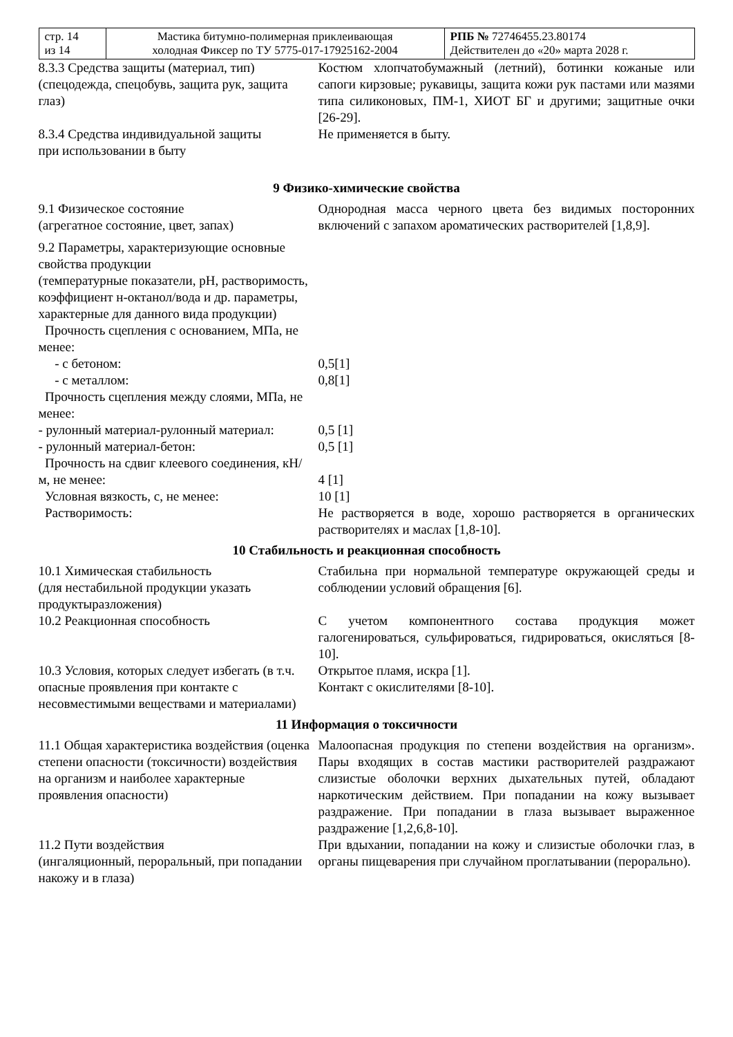| стр. 14 из 14 | Мастика битумно-полимерная приклеивающая холодная Фиксер по ТУ 5775-017-17925162-2004 | РПБ № 72746455.23.80174 Действителен до «20» марта 2028 г. |
| 8.3.3 Средства защиты (материал, тип) (спецодежда, спецобувь, защита рук, защита глаз) | Костюм хлопчатобумажный (летний), ботинки кожаные или сапоги кирзовые; рукавицы, защита кожи рук пастами или мазями типа силиконовых, ПМ-1, ХИОТ БГ и другими; защитные очки [26-29]. |
| 8.3.4 Средства индивидуальной защиты при использовании в быту | Не применяется в быту. |
9 Физико-химические свойства
| 9.1 Физическое состояние (агрегатное состояние, цвет, запах) | Однородная масса черного цвета без видимых посторонних включений с запахом ароматических растворителей [1,8,9]. |
| 9.2 Параметры, характеризующие основные свойства продукции (температурные показатели, pH, растворимость, коэффициент н-октанол/вода и др. параметры, характерные для данного вида продукции) Прочность сцепления с основанием, МПа, не менее: | |
| - с бетоном: | 0,5[1] |
| - с металлом: | 0,8[1] |
| Прочность сцепления между слоями, МПа, не менее: | |
| - рулонный материал-рулонный материал: | 0,5 [1] |
| - рулонный материал-бетон: | 0,5 [1] |
| Прочность на сдвиг клеевого соединения, кН/м, не менее: | 4 [1] |
| Условная вязкость, с, не менее: | 10 [1] |
| Растворимость: | Не растворяется в воде, хорошо растворяется в органических растворителях и маслах [1,8-10]. |
10 Стабильность и реакционная способность
| 10.1 Химическая стабильность (для нестабильной продукции указать продуктыразложения) | Стабильна при нормальной температуре окружающей среды и соблюдении условий обращения [6]. |
| 10.2 Реакционная способность | С учетом компонентного состава продукция может галогенироваться, сульфироваться, гидрироваться, окисляться [8-10]. |
| 10.3 Условия, которых следует избегать (в т.ч. опасные проявления при контакте с несовместимыми веществами и материалами) | Открытое пламя, искра [1]. Контакт с окислителями [8-10]. |
11 Информация о токсичности
| 11.1 Общая характеристика воздействия (оценка степени опасности (токсичности) воздействия на организм и наиболее характерные проявления опасности) | Малоопасная продукция по степени воздействия на организм». Пары входящих в состав мастики растворителей раздражают слизистые оболочки верхних дыхательных путей, обладают наркотическим действием. При попадании на кожу вызывает раздражение. При попадании в глаза вызывает выраженное раздражение [1,2,6,8-10]. |
| 11.2 Пути воздействия (ингаляционный, пероральный, при попадании накожу и в глаза) | При вдыхании, попадании на кожу и слизистые оболочки глаз, в органы пищеварения при случайном проглатывании (перорально). |